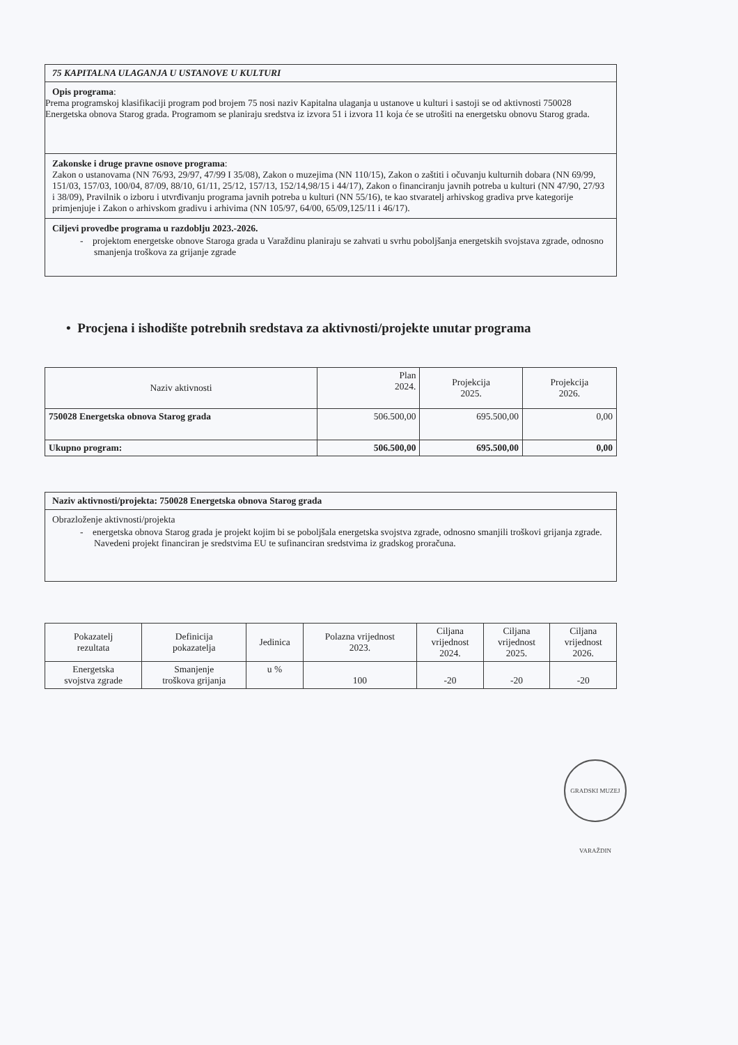75 KAPITALNA ULAGANJA U USTANOVE U KULTURI
Opis programa:
Prema programskoj klasifikaciji program pod brojem 75 nosi naziv Kapitalna ulaganja u ustanove u kulturi i sastoji se od aktivnosti 750028 Energetska obnova Starog grada. Programom se planiraju sredstva iz izvora 51 i izvora 11 koja će se utrošiti na energetsku obnovu Starog grada.
Zakonske i druge pravne osnove programa:
Zakon o ustanovama (NN 76/93, 29/97, 47/99 I 35/08), Zakon o muzejima (NN 110/15), Zakon o zaštiti i očuvanju kulturnih dobara (NN 69/99, 151/03, 157/03, 100/04, 87/09, 88/10, 61/11, 25/12, 157/13, 152/14,98/15 i 44/17), Zakon o financiranju javnih potreba u kulturi (NN 47/90, 27/93 i 38/09), Pravilnik o izboru i utvrđivanju programa javnih potreba u kulturi (NN 55/16), te kao stvaratelj arhivskog gradiva prve kategorije primjenjuje i Zakon o arhivskom gradivu i arhivima (NN 105/97, 64/00, 65/09,125/11 i 46/17).
Ciljevi provedbe programa u razdoblju 2023.-2026.
- projektom energetske obnove Staroga grada u Varaždinu planiraju se zahvati u svrhu poboljšanja energetskih svojstava zgrade, odnosno smanjenja troškova za grijanje zgrade
• Procjena i ishodište potrebnih sredstava za aktivnosti/projekte unutar programa
| Naziv aktivnosti | Plan 2024. | Projekcija 2025. | Projekcija 2026. |
| --- | --- | --- | --- |
| 750028 Energetska obnova Starog grada | 506.500,00 | 695.500,00 | 0,00 |
| Ukupno program: | 506.500,00 | 695.500,00 | 0,00 |
Naziv aktivnosti/projekta: 750028 Energetska obnova Starog grada
Obrazloženje aktivnosti/projekta
- energetska obnova Starog grada je projekt kojim bi se poboljšala energetska svojstva zgrade, odnosno smanjili troškovi grijanja zgrade. Navedeni projekt financiran je sredstvima EU te sufinanciran sredstvima iz gradskog proračuna.
| Pokazatelj rezultata | Definicija pokazatelja | Jedinica | Polazna vrijednost 2023. | Ciljana vrijednost 2024. | Ciljana vrijednost 2025. | Ciljana vrijednost 2026. |
| --- | --- | --- | --- | --- | --- | --- |
| Energetska svojstva zgrade | Smanjenje troškova grijanja | u % | 100 | -20 | -20 | -20 |
GRADSKI MUZEJ VARAŽDIN